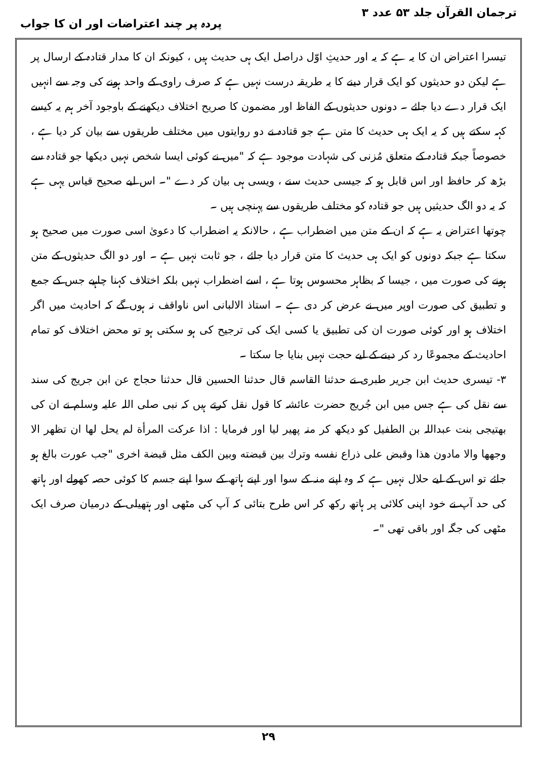ترجمان القرآن جلد ۵۳ عدد ۳ پردہ پر چند اعتراضات اور ان کا جواب
تیسرا اعتراض ان کا یہ ہے کہ یہ اور حدیثِ اوّل دراصل ایک ہی حدیث ہیں ، کیونکہ ان کا مدار قتادہ کے ارسال پر ہے لیکن دو حدیثوں کو ایک قرار دینے کا یہ طریقہ درست نہیں ہے کہ صرف راوی کے واحد ہونے کی وجہ سے انہیں ایک قرار دے دیا جائے ۔ دونوں حدیثوں کے الفاظ اور مضمون کا صریح اختلاف دیکھنے کے باوجود آخر ہم یہ کیسے کہہ سکتے ہیں کہ یہ ایک ہی حدیث کا متن ہے جو قتادہ نے دو روایتوں میں مختلف طریقوں سے بیان کر دیا ہے ، خصوصاً جبکہ قتادہ کے متعلق مُزنی کی شہادت موجود ہے کہ "میں نے کوئی ایسا شخص نہیں دیکھا جو قتادہ سے بڑھ کر حافظ اور اس قابل ہو کہ جیسی حدیث سنے ، ویسی ہی بیان کر دے "۔ اس لیے صحیح قیاس یہی ہے کہ یہ دو الگ حدیثیں ہیں جو قتادہ کو مختلف طریقوں سے پہنچی ہیں ۔
چوتھا اعتراض یہ ہے کہ ان کے متن میں اضطراب ہے ، حالانکہ یہ اضطراب کا دعویٰ اسی صورت میں صحیح ہو سکتا ہے جبکہ دونوں کو ایک ہی حدیث کا متن قرار دیا جائے ، جو ثابت نہیں ہے ۔ اور دو الگ حدیثوں کے متن ہونے کی صورت میں ، جیسا کہ بظاہر محسوس ہوتا ہے ، اسے اضطراب نہیں بلکہ اختلاف کہنا چاہیے جس کے جمع و تطبیق کی صورت اوپر میں نے عرض کر دی ہے ۔ استاذ الالبانی اس ناواقف نہ ہوں گے کہ احادیث میں اگر اختلاف ہو اور کوئی صورت ان کی تطبیق یا کسی ایک کی ترجیح کی ہو سکتی ہو تو محض اختلاف کو تمام احادیث کے مجموعًا رد کر دینے کے لیے حجت نہیں بنایا جا سکتا ۔
۳- تیسری حدیث ابن جریر طبری نے حدثنا القاسم قال حدثنا الحسین قال حدثنا حجاج عن ابن جریج کی سند سے نقل کی ہے جس میں ابن جُریج حضرت عائشہ کا قول نقل کرتے ہیں کہ نبی صلی اللہ علیہ وسلم نے ان کی بھتیجی بنت عبداللہ بن الطفیل کو دیکھ کر منہ پھیر لیا اور فرمایا : اذا عرکت المرأة لم یحل لها ان تظهر الا وجهها والا مادون هذا وقبض علی ذراع نفسه وترك بین قبضته وبین الکف مثل قبضة اخری "جب عورت بالغ ہو جائے تو اس کے لیے حلال نہیں ہے کہ وہ اپنے منہ کے سوا اور اپنے ہاتھ کے سوا اپنے جسم کا کوئی حصہ کھولے اور ہاتھ کی حد آپ نے خود اپنی کلائی پر ہاتھ رکھ کر اس طرح بتائی کہ آپ کی مٹھی اور ہتھیلی کے درمیان صرف ایک مٹھی کی جگہ اور باقی تھی "۔
۲۹